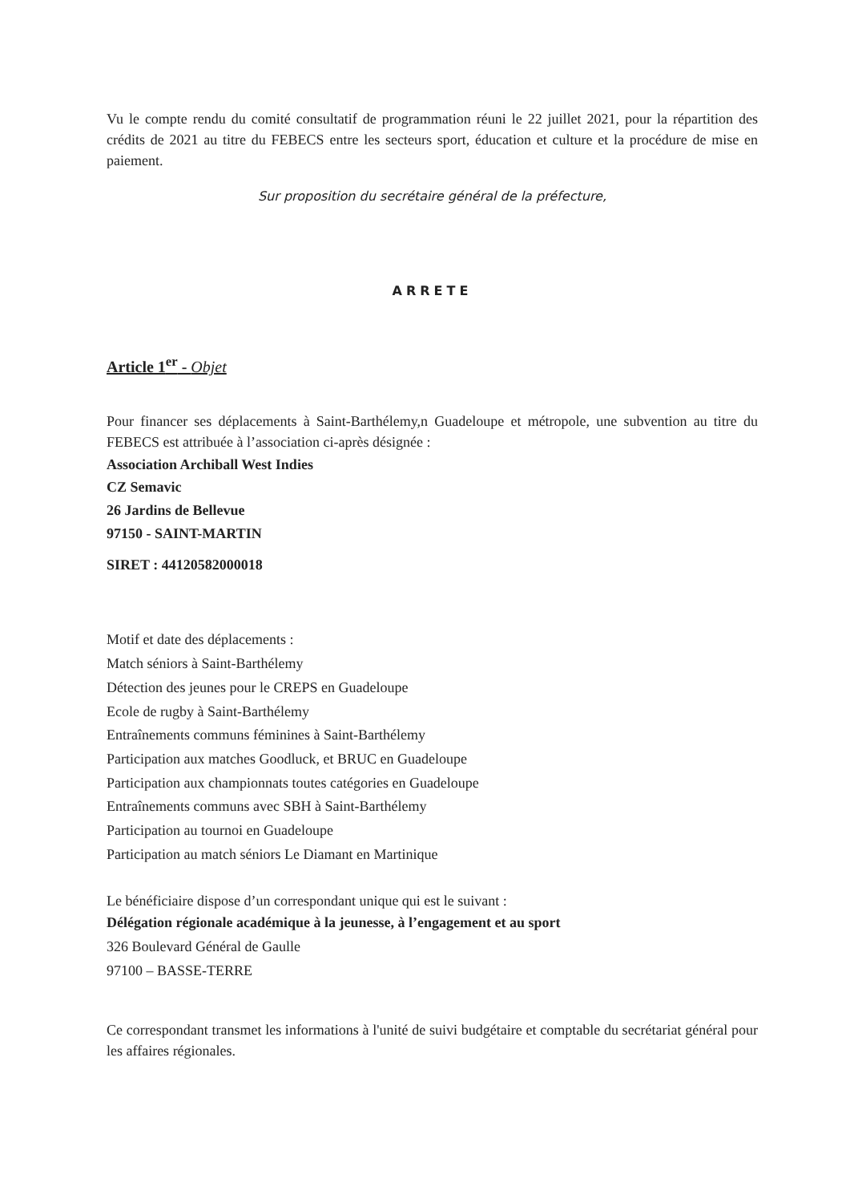Vu le compte rendu du comité consultatif de programmation réuni le 22 juillet 2021, pour la répartition des crédits de 2021 au titre du FEBECS entre les secteurs sport, éducation et culture et la procédure de mise en paiement.
Sur proposition du secrétaire général de la préfecture,
ARRETE
Article 1<sup>er</sup> - Objet
Pour financer ses déplacements à Saint-Barthélemy,n Guadeloupe et métropole, une subvention au titre du FEBECS est attribuée à l’association ci-après désignée :
Association Archiball West Indies
CZ Semavic
26 Jardins de Bellevue
97150 - SAINT-MARTIN
SIRET : 44120582000018
Motif et date des déplacements :
Match séniors à Saint-Barthélemy
Détection des jeunes pour le CREPS en Guadeloupe
Ecole de rugby à Saint-Barthélemy
Entraînements communs féminines à Saint-Barthélemy
Participation aux matches Goodluck, et BRUC en Guadeloupe
Participation aux championnats toutes catégories en Guadeloupe
Entraînements communs avec SBH à Saint-Barthélemy
Participation au tournoi en Guadeloupe
Participation au match séniors Le Diamant en Martinique
Le bénéficiaire dispose d’un correspondant unique qui est le suivant :
Délégation régionale académique à la jeunesse, à l’engagement et au sport
326 Boulevard Général de Gaulle
97100 – BASSE-TERRE
Ce correspondant transmet les informations à l'unité de suivi budgétaire et comptable du secrétariat général pour les affaires régionales.